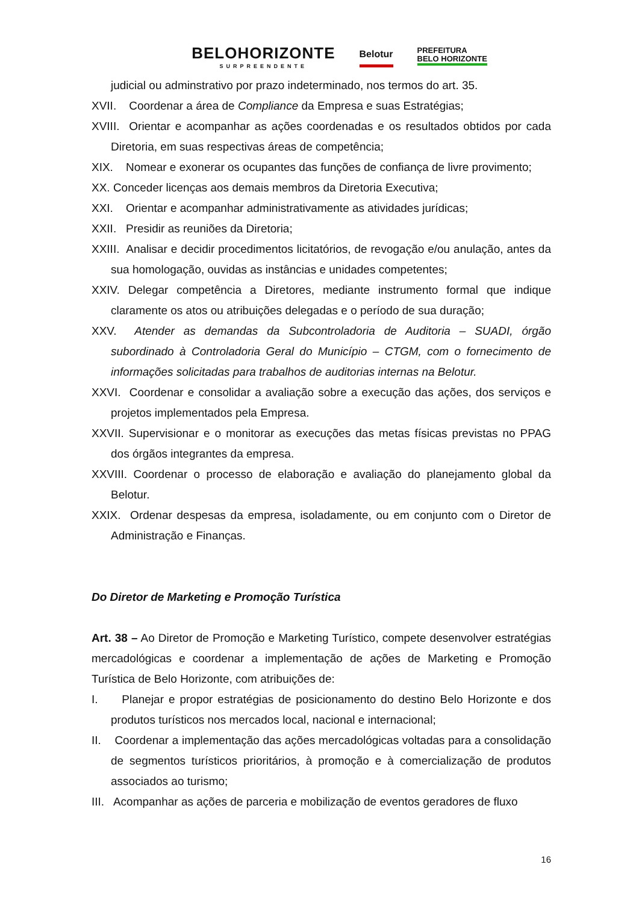BELOHORIZONTE
SURPREENDENTE
Belotur
PREFEITURA
BELO HORIZONTE
judicial ou adminstrativo por prazo indeterminado, nos termos do art. 35.
XVII. Coordenar a área de Compliance da Empresa e suas Estratégias;
XVIII. Orientar e acompanhar as ações coordenadas e os resultados obtidos por cada Diretoria, em suas respectivas áreas de competência;
XIX. Nomear e exonerar os ocupantes das funções de confiança de livre provimento;
XX. Conceder licenças aos demais membros da Diretoria Executiva;
XXI. Orientar e acompanhar administrativamente as atividades jurídicas;
XXII. Presidir as reuniões da Diretoria;
XXIII. Analisar e decidir procedimentos licitatórios, de revogação e/ou anulação, antes da sua homologação, ouvidas as instâncias e unidades competentes;
XXIV. Delegar competência a Diretores, mediante instrumento formal que indique claramente os atos ou atribuições delegadas e o período de sua duração;
XXV. Atender as demandas da Subcontroladoria de Auditoria – SUADI, órgão subordinado à Controladoria Geral do Município – CTGM, com o fornecimento de informações solicitadas para trabalhos de auditorias internas na Belotur.
XXVI. Coordenar e consolidar a avaliação sobre a execução das ações, dos serviços e projetos implementados pela Empresa.
XXVII. Supervisionar e o monitorar as execuções das metas físicas previstas no PPAG dos órgãos integrantes da empresa.
XXVIII. Coordenar o processo de elaboração e avaliação do planejamento global da Belotur.
XXIX. Ordenar despesas da empresa, isoladamente, ou em conjunto com o Diretor de Administração e Finanças.
Do Diretor de Marketing e Promoção Turística
Art. 38 – Ao Diretor de Promoção e Marketing Turístico, compete desenvolver estratégias mercadológicas e coordenar a implementação de ações de Marketing e Promoção Turística de Belo Horizonte, com atribuições de:
I. Planejar e propor estratégias de posicionamento do destino Belo Horizonte e dos produtos turísticos nos mercados local, nacional e internacional;
II. Coordenar a implementação das ações mercadológicas voltadas para a consolidação de segmentos turísticos prioritários, à promoção e à comercialização de produtos associados ao turismo;
III. Acompanhar as ações de parceria e mobilização de eventos geradores de fluxo
16